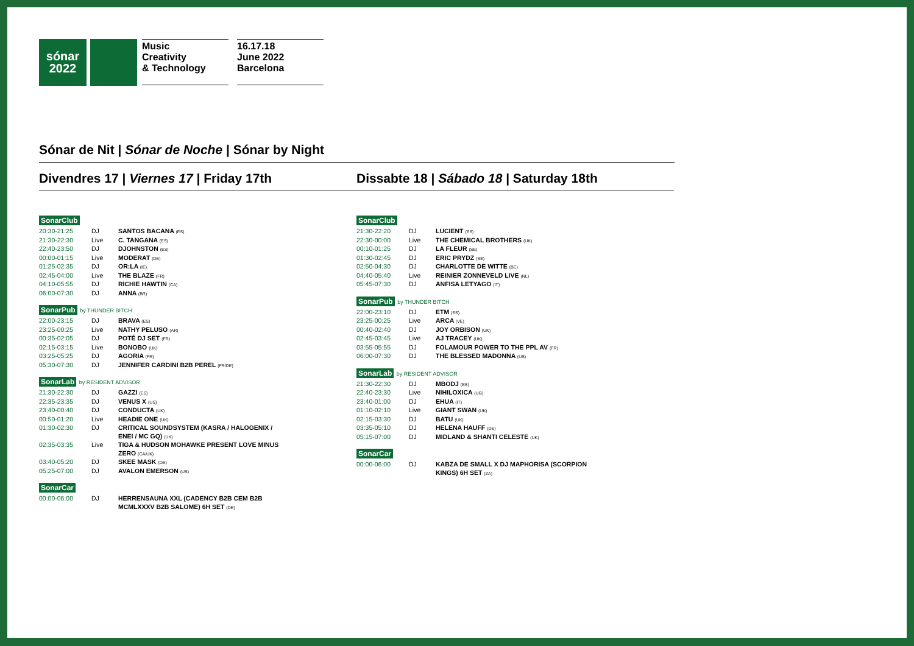sónar
2022
Music
Creativity
& Technology
16.17.18
June 2022
Barcelona
Sónar de Nit | Sónar de Noche | Sónar by Night
Divendres 17 | Viernes 17 | Friday 17th
SonarClub
| 20:30-21:25 | DJ | SANTOS BACANA (ES) |
| 21:30-22:30 | Live | C. TANGANA (ES) |
| 22:40-23:50 | DJ | DJOHNSTON (ES) |
| 00:00-01:15 | Live | MODERAT (DE) |
| 01:25-02:35 | DJ | OR:LA (IE) |
| 02:45-04:00 | Live | THE BLAZE (FR) |
| 04:10-05:55 | DJ | RICHIE HAWTIN (CA) |
| 06:00-07:30 | DJ | ANNA (BR) |
SonarPub by THUNDER BITCH
| 22:00-23:15 | DJ | BRAVA (ES) |
| 23:25-00:25 | Live | NATHY PELUSO (AR) |
| 00:35-02:05 | DJ | POTÉ DJ SET (FR) |
| 02:15-03:15 | Live | BONOBO (UK) |
| 03:25-05:25 | DJ | AGORIA (FR) |
| 05:30-07:30 | DJ | JENNIFER CARDINI B2B PEREL (FR/DE) |
SonarLab by RESIDENT ADVISOR
| 21:30-22:30 | DJ | GAZZI (ES) |
| 22:35-23:35 | DJ | VENUS X (US) |
| 23:40-00:40 | DJ | CONDUCTA (UK) |
| 00:50-01:20 | Live | HEADIE ONE (UK) |
| 01:30-02:30 | DJ | CRITICAL SOUNDSYSTEM (KASRA / HALOGENIX / ENEI / MC GQ) (UK) |
| 02:35-03:35 | Live | TIGA & HUDSON MOHAWKE PRESENT LOVE MINUS ZERO (CA/UK) |
| 03:40-05:20 | DJ | SKEE MASK (DE) |
| 05:25-07:00 | DJ | AVALON EMERSON (US) |
SonarCar
| 00:00-06:00 | DJ | HERRENSAUNA XXL (CADENCY B2B CEM B2B MCMLXXXV B2B SALOME) 6H SET (DE) |
Dissabte 18 | Sábado 18 | Saturday 18th
SonarClub
| 21:30-22:20 | DJ | LUCIENT (ES) |
| 22:30-00:00 | Live | THE CHEMICAL BROTHERS (UK) |
| 00:10-01:25 | DJ | LA FLEUR (SE) |
| 01:30-02:45 | DJ | ERIC PRYDZ (SE) |
| 02:50-04:30 | DJ | CHARLOTTE DE WITTE (BE) |
| 04:40-05:40 | Live | REINIER ZONNEVELD LIVE (NL) |
| 05:45-07:30 | DJ | ANFISA LETYAGO (IT) |
SonarPub by THUNDER BITCH
| 22:00-23:10 | DJ | ETM (ES) |
| 23:25-00:25 | Live | ARCA (VE) |
| 00:40-02:40 | DJ | JOY ORBISON (UK) |
| 02:45-03:45 | Live | AJ TRACEY (UK) |
| 03:55-05:55 | DJ | FOLAMOUR POWER TO THE PPL AV (FR) |
| 06:00-07:30 | DJ | THE BLESSED MADONNA (US) |
SonarLab by RESIDENT ADVISOR
| 21:30-22:30 | DJ | MBODJ (ES) |
| 22:40-23:30 | Live | NIHILOXICA (UG) |
| 23:40-01:00 | DJ | EHUA (IT) |
| 01:10-02:10 | Live | GIANT SWAN (UK) |
| 02:15-03:30 | DJ | BATU (UK) |
| 03:35-05:10 | DJ | HELENA HAUFF (DE) |
| 05:15-07:00 | DJ | MIDLAND & SHANTI CELESTE (UK) |
SonarCar
| 00:00-06:00 | DJ | KABZA DE SMALL X DJ MAPHORISA (SCORPION KINGS) 6H SET (ZA) |